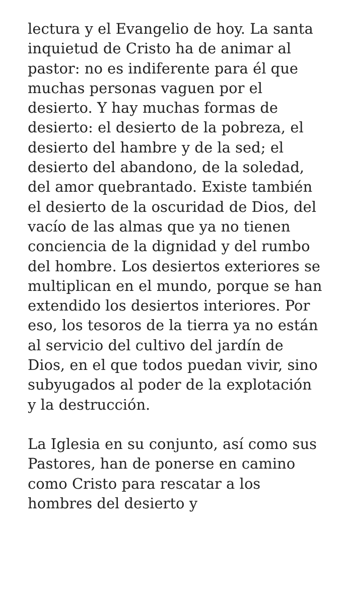lectura y el Evangelio de hoy. La santa inquietud de Cristo ha de animar al pastor: no es indiferente para él que muchas personas vaguen por el desierto. Y hay muchas formas de desierto: el desierto de la pobreza, el desierto del hambre y de la sed; el desierto del abandono, de la soledad, del amor quebrantado. Existe también el desierto de la oscuridad de Dios, del vacío de las almas que ya no tienen conciencia de la dignidad y del rumbo del hombre. Los desiertos exteriores se multiplican en el mundo, porque se han extendido los desiertos interiores. Por eso, los tesoros de la tierra ya no están al servicio del cultivo del jardín de Dios, en el que todos puedan vivir, sino subyugados al poder de la explotación y la destrucción.
La Iglesia en su conjunto, así como sus Pastores, han de ponerse en camino como Cristo para rescatar a los hombres del desierto y